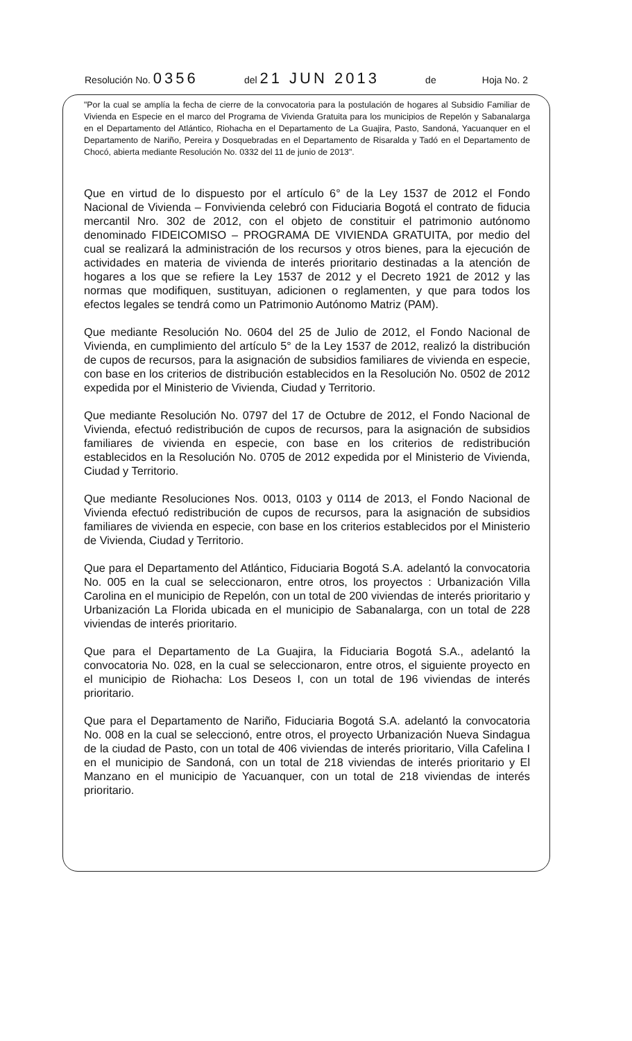Resolución No. 0356 del 21 JUN 2013 de Hoja No. 2
"Por la cual se amplía la fecha de cierre de la convocatoria para la postulación de hogares al Subsidio Familiar de Vivienda en Especie en el marco del Programa de Vivienda Gratuita para los municipios de Repelón y Sabanalarga en el Departamento del Atlántico, Riohacha en el Departamento de La Guajira, Pasto, Sandoná, Yacuanquer en el Departamento de Nariño, Pereira y Dosquebradas en el Departamento de Risaralda y Tadó en el Departamento de Chocó, abierta mediante Resolución No. 0332 del 11 de junio de 2013".
Que en virtud de lo dispuesto por el artículo 6° de la Ley 1537 de 2012 el Fondo Nacional de Vivienda – Fonvivienda celebró con Fiduciaria Bogotá el contrato de fiducia mercantil Nro. 302 de 2012, con el objeto de constituir el patrimonio autónomo denominado FIDEICOMISO – PROGRAMA DE VIVIENDA GRATUITA, por medio del cual se realizará la administración de los recursos y otros bienes, para la ejecución de actividades en materia de vivienda de interés prioritario destinadas a la atención de hogares a los que se refiere la Ley 1537 de 2012 y el Decreto 1921 de 2012 y las normas que modifiquen, sustituyan, adicionen o reglamenten, y que para todos los efectos legales se tendrá como un Patrimonio Autónomo Matriz (PAM).
Que mediante Resolución No. 0604 del 25 de Julio de 2012, el Fondo Nacional de Vivienda, en cumplimiento del artículo 5° de la Ley 1537 de 2012, realizó la distribución de cupos de recursos, para la asignación de subsidios familiares de vivienda en especie, con base en los criterios de distribución establecidos en la Resolución No. 0502 de 2012 expedida por el Ministerio de Vivienda, Ciudad y Territorio.
Que mediante Resolución No. 0797 del 17 de Octubre de 2012, el Fondo Nacional de Vivienda, efectuó redistribución de cupos de recursos, para la asignación de subsidios familiares de vivienda en especie, con base en los criterios de redistribución establecidos en la Resolución No. 0705 de 2012 expedida por el Ministerio de Vivienda, Ciudad y Territorio.
Que mediante Resoluciones Nos. 0013, 0103 y 0114 de 2013, el Fondo Nacional de Vivienda efectuó redistribución de cupos de recursos, para la asignación de subsidios familiares de vivienda en especie, con base en los criterios establecidos por el Ministerio de Vivienda, Ciudad y Territorio.
Que para el Departamento del Atlántico, Fiduciaria Bogotá S.A. adelantó la convocatoria No. 005 en la cual se seleccionaron, entre otros, los proyectos : Urbanización Villa Carolina en el municipio de Repelón, con un total de 200 viviendas de interés prioritario y Urbanización La Florida ubicada en el municipio de Sabanalarga, con un total de 228 viviendas de interés prioritario.
Que para el Departamento de La Guajira, la Fiduciaria Bogotá S.A., adelantó la convocatoria No. 028, en la cual se seleccionaron, entre otros, el siguiente proyecto en el municipio de Riohacha: Los Deseos I, con un total de 196 viviendas de interés prioritario.
Que para el Departamento de Nariño, Fiduciaria Bogotá S.A. adelantó la convocatoria No. 008 en la cual se seleccionó, entre otros, el proyecto Urbanización Nueva Sindagua de la ciudad de Pasto, con un total de 406 viviendas de interés prioritario, Villa Cafelina I en el municipio de Sandoná, con un total de 218 viviendas de interés prioritario y El Manzano en el municipio de Yacuanquer, con un total de 218 viviendas de interés prioritario.